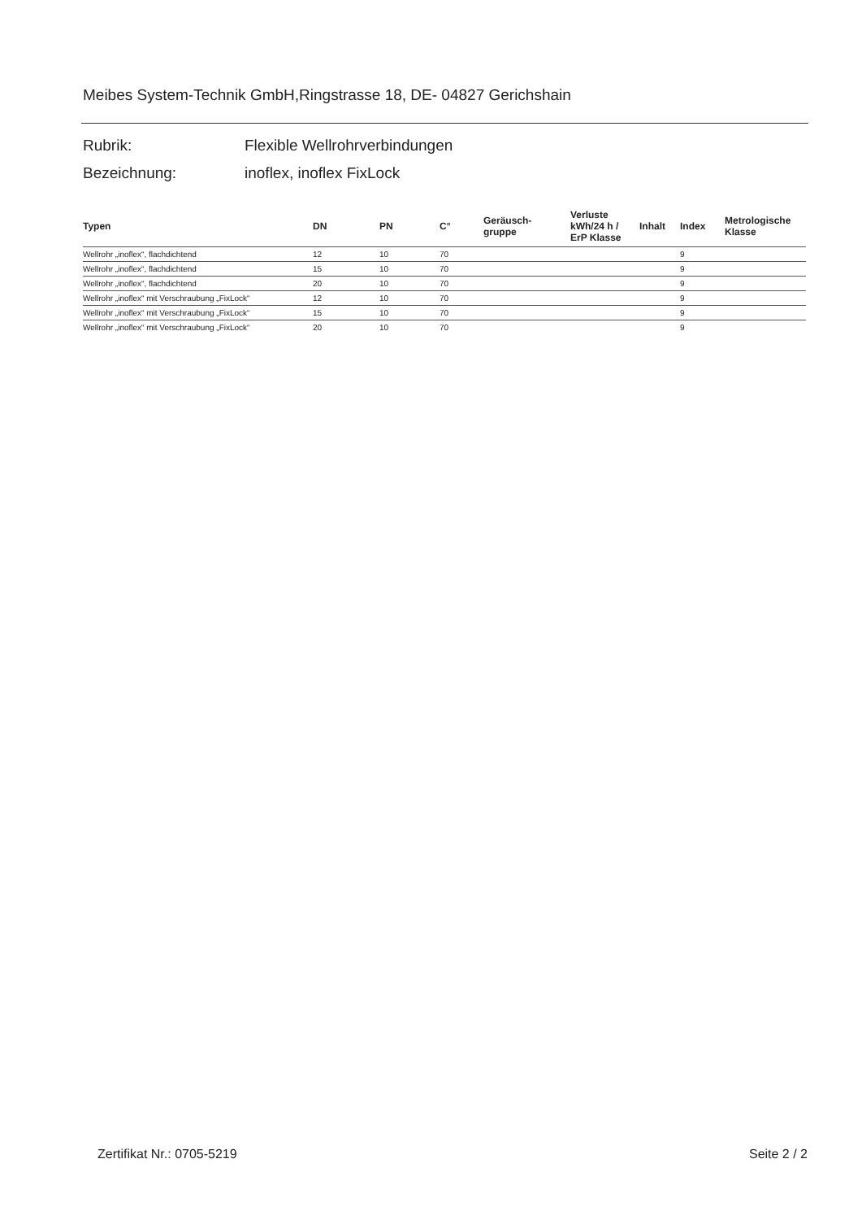Meibes System-Technik GmbH,Ringstrasse 18, DE- 04827 Gerichshain
Rubrik: Flexible Wellrohrverbindungen
Bezeichnung: inoflex, inoflex FixLock
| Typen | DN | PN | C° | Geräusch- gruppe | Verluste kWh/24 h / ErP Klasse | Inhalt | Index | Metrologische Klasse |
| --- | --- | --- | --- | --- | --- | --- | --- | --- |
| Wellrohr „inoflex“, flachdichtend | 12 | 10 | 70 | | | | 9 | |
| Wellrohr „inoflex“, flachdichtend | 15 | 10 | 70 | | | | 9 | |
| Wellrohr „inoflex“, flachdichtend | 20 | 10 | 70 | | | | 9 | |
| Wellrohr „inoflex“ mit Verschraubung „FixLock“ | 12 | 10 | 70 | | | | 9 | |
| Wellrohr „inoflex“ mit Verschraubung „FixLock“ | 15 | 10 | 70 | | | | 9 | |
| Wellrohr „inoflex“ mit Verschraubung „FixLock“ | 20 | 10 | 70 | | | | 9 | |
Zertifikat Nr.: 0705-5219 Seite 2 / 2